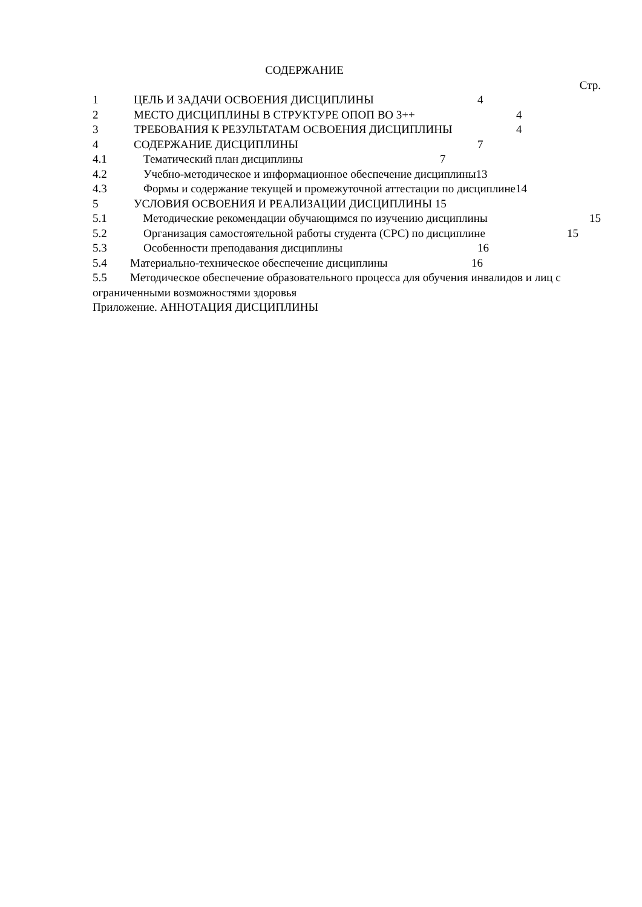СОДЕРЖАНИЕ
Стр.
1 ЦЕЛЬ И ЗАДАЧИ ОСВОЕНИЯ ДИСЦИПЛИНЫ 4
2 МЕСТО ДИСЦИПЛИНЫ В СТРУКТУРЕ ОПОП ВО 3++ 4
3 ТРЕБОВАНИЯ К РЕЗУЛЬТАТАМ ОСВОЕНИЯ ДИСЦИПЛИНЫ 4
4 СОДЕРЖАНИЕ ДИСЦИПЛИНЫ 7
4.1 Тематический план дисциплины 7
4.2 Учебно-методическое и информационное обеспечение дисциплины 13
4.3 Формы и содержание текущей и промежуточной аттестации по дисциплине 14
5 УСЛОВИЯ ОСВОЕНИЯ И РЕАЛИЗАЦИИ ДИСЦИПЛИНЫ 15
5.1 Методические рекомендации обучающимся по изучению дисциплины 15
5.2 Организация самостоятельной работы студента (СРС) по дисциплине 15
5.3 Особенности преподавания дисциплины 16
5.4 Материально-техническое обеспечение дисциплины 16
5.5 Методическое обеспечение образовательного процесса для обучения инвалидов и лиц с ограниченными возможностями здоровья
Приложение. АННОТАЦИЯ ДИСЦИПЛИНЫ